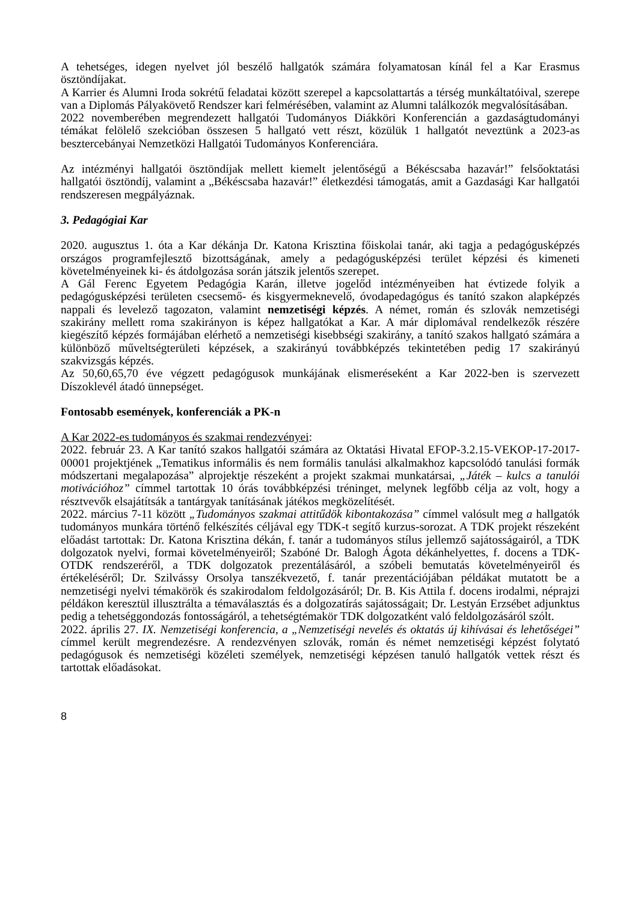A tehetséges, idegen nyelvet jól beszélő hallgatók számára folyamatosan kínál fel a Kar Erasmus ösztöndíjakat.
A Karrier és Alumni Iroda sokrétű feladatai között szerepel a kapcsolattartás a térség munkáltatóival, szerepe van a Diplomás Pályakövető Rendszer kari felmérésében, valamint az Alumni találkozók megvalósításában.
2022 novemberében megrendezett hallgatói Tudományos Diákköri Konferencián a gazdaságtudományi témákat felölelő szekcióban összesen 5 hallgató vett részt, közülük 1 hallgatót neveztünk a 2023-as besztercebányai Nemzetközi Hallgatói Tudományos Konferenciára.
Az intézményi hallgatói ösztöndíjak mellett kiemelt jelentőségű a Békéscsaba hazavár!” felsőoktatási hallgatói ösztöndíj, valamint a „Békéscsaba hazavár!” életkezdési támogatás, amit a Gazdasági Kar hallgatói rendszeresen megpályáznak.
3. Pedagógiai Kar
2020. augusztus 1. óta a Kar dékánja Dr. Katona Krisztina főiskolai tanár, aki tagja a pedagógusképzés országos programfejlesztő bizottságának, amely a pedagógusképzési terület képzési és kimeneti követelményeinek ki- és átdolgozása során játszik jelentős szerepet.
A Gál Ferenc Egyetem Pedagógia Karán, illetve jogelőd intézményeiben hat évtizede folyik a pedagógusképzési területen csecsemő- és kisgyermeknevelő, óvodapedagógus és tanító szakon alapképzés nappali és levelező tagozaton, valamint nemzetiségi képzés. A német, román és szlovák nemzetiségi szakirány mellett roma szakirányon is képez hallgatókat a Kar. A már diplomával rendelkezők részére kiegészítő képzés formájában elérhető a nemzetiségi kisebbségi szakirány, a tanító szakos hallgató számára a különböző műveltségterületi képzések, a szakirányú továbbképzés tekintetében pedig 17 szakirányú szakvizsgás képzés.
Az 50,60,65,70 éve végzett pedagógusok munkájának elismeréseként a Kar 2022-ben is szervezett Díszoklevél átadó ünnepséget.
Fontosabb események, konferenciák a PK-n
A Kar 2022-es tudományos és szakmai rendezvényei:
2022. február 23. A Kar tanító szakos hallgatói számára az Oktatási Hivatal EFOP-3.2.15-VEKOP-17-2017-00001 projektjének „Tematikus informális és nem formális tanulási alkalmakhoz kapcsolódó tanulási formák módszertani megalapozása” alprojektje részeként a projekt szakmai munkatársai, „Játék – kulcs a tanulói motivációhoz” címmel tartottak 10 órás továbbképzési tréninget, melynek legfőbb célja az volt, hogy a résztvevők elsajátítsák a tantárgyak tanításának játékos megközelítését.
2022. március 7-11 között „Tudományos szakmai attitűdök kibontakozása” címmel valósult meg a hallgatók tudományos munkára történő felkészítés céljával egy TDK-t segítő kurzus-sorozat. A TDK projekt részeként előadást tartottak: Dr. Katona Krisztina dékán, f. tanár a tudományos stílus jellemző sajátosságairól, a TDK dolgozatok nyelvi, formai követelményeiről; Szabóné Dr. Balogh Ágota dékánhelyettes, f. docens a TDK-OTDK rendszeréről, a TDK dolgozatok prezentálásáról, a szóbeli bemutatás követelményeiről és értékeléséről; Dr. Szilvássy Orsolya tanszékvezető, f. tanár prezentációjában példákat mutatott be a nemzetiségi nyelvi témakörök és szakirodalom feldolgozásáról; Dr. B. Kis Attila f. docens irodalmi, néprajzi példákon keresztül illusztrálta a témaválasztás és a dolgozatírás sajátosságait; Dr. Lestyán Erzsébet adjunktus pedig a tehetséggondozás fontosságáról, a tehetségtémakör TDK dolgozatként való feldolgozásáról szólt.
2022. április 27. IX. Nemzetiségi konferencia, a „Nemzetiségi nevelés és oktatás új kihívásai és lehetőségei” címmel került megrendezésre. A rendezvényen szlovák, román és német nemzetiségi képzést folytató pedagógusok és nemzetiségi közéleti személyek, nemzetiségi képzésen tanuló hallgatók vettek részt és tartottak előadásokat.
8